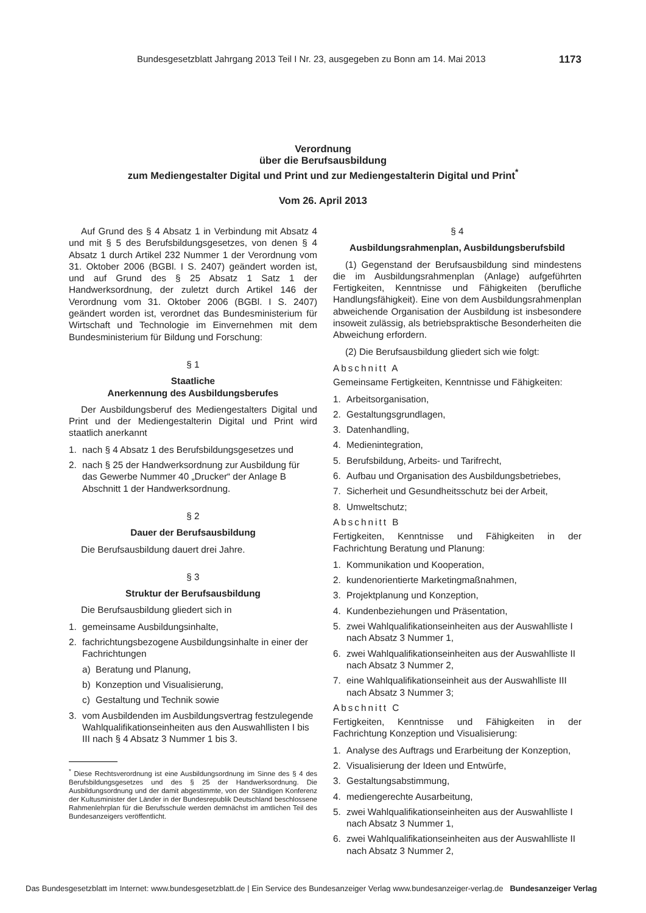Bundesgesetzblatt Jahrgang 2013 Teil I Nr. 23, ausgegeben zu Bonn am 14. Mai 2013 1173
Verordnung
über die Berufsausbildung
zum Mediengestalter Digital und Print und zur Mediengestalterin Digital und Print<sup>*</sup>
Vom 26. April 2013
Auf Grund des § 4 Absatz 1 in Verbindung mit Absatz 4 und mit § 5 des Berufsbildungsgesetzes, von denen § 4 Absatz 1 durch Artikel 232 Nummer 1 der Verordnung vom 31. Oktober 2006 (BGBl. I S. 2407) geändert worden ist, und auf Grund des § 25 Absatz 1 Satz 1 der Handwerksordnung, der zuletzt durch Artikel 146 der Verordnung vom 31. Oktober 2006 (BGBl. I S. 2407) geändert worden ist, verordnet das Bundesministerium für Wirtschaft und Technologie im Einvernehmen mit dem Bundesministerium für Bildung und Forschung:
§ 1
Staatliche
Anerkennung des Ausbildungsberufes
Der Ausbildungsberuf des Mediengestalters Digital und Print und der Mediengestalterin Digital und Print wird staatlich anerkannt
1. nach § 4 Absatz 1 des Berufsbildungsgesetzes und
2. nach § 25 der Handwerksordnung zur Ausbildung für das Gewerbe Nummer 40 „Drucker“ der Anlage B Abschnitt 1 der Handwerksordnung.
§ 2
Dauer der Berufsausbildung
Die Berufsausbildung dauert drei Jahre.
§ 3
Struktur der Berufsausbildung
Die Berufsausbildung gliedert sich in
1. gemeinsame Ausbildungsinhalte,
2. fachrichtungsbezogene Ausbildungsinhalte in einer der Fachrichtungen
a) Beratung und Planung,
b) Konzeption und Visualisierung,
c) Gestaltung und Technik sowie
3. vom Ausbildenden im Ausbildungsvertrag festzulegende Wahlqualifikationseinheiten aus den Auswahllisten I bis III nach § 4 Absatz 3 Nummer 1 bis 3.
<sup>*</sup> Diese Rechtsverordnung ist eine Ausbildungsordnung im Sinne des § 4 des Berufsbildungsgesetzes und des § 25 der Handwerksordnung. Die Ausbildungsordnung und der damit abgestimmte, von der Ständigen Konferenz der Kultusminister der Länder in der Bundesrepublik Deutschland beschlossene Rahmenlehrplan für die Berufsschule werden demnächst im amtlichen Teil des Bundesanzeigers veröffentlicht.
§ 4
Ausbildungsrahmenplan, Ausbildungsberufsbild
(1) Gegenstand der Berufsausbildung sind mindestens die im Ausbildungsrahmenplan (Anlage) aufgeführten Fertigkeiten, Kenntnisse und Fähigkeiten (berufliche Handlungsfähigkeit). Eine von dem Ausbildungsrahmenplan abweichende Organisation der Ausbildung ist insbesondere insoweit zulässig, als betriebspraktische Besonderheiten die Abweichung erfordern.
(2) Die Berufsausbildung gliedert sich wie folgt:
Abschnitt A
Gemeinsame Fertigkeiten, Kenntnisse und Fähigkeiten:
1. Arbeitsorganisation,
2. Gestaltungsgrundlagen,
3. Datenhandling,
4. Medienintegration,
5. Berufsbildung, Arbeits- und Tarifrecht,
6. Aufbau und Organisation des Ausbildungsbetriebes,
7. Sicherheit und Gesundheitsschutz bei der Arbeit,
8. Umweltschutz;
Abschnitt B
Fertigkeiten, Kenntnisse und Fähigkeiten in der Fachrichtung Beratung und Planung:
1. Kommunikation und Kooperation,
2. kundenorientierte Marketingmaßnahmen,
3. Projektplanung und Konzeption,
4. Kundenbeziehungen und Präsentation,
5. zwei Wahlqualifikationseinheiten aus der Auswahlliste I nach Absatz 3 Nummer 1,
6. zwei Wahlqualifikationseinheiten aus der Auswahlliste II nach Absatz 3 Nummer 2,
7. eine Wahlqualifikationseinheit aus der Auswahlliste III nach Absatz 3 Nummer 3;
Abschnitt C
Fertigkeiten, Kenntnisse und Fähigkeiten in der Fachrichtung Konzeption und Visualisierung:
1. Analyse des Auftrags und Erarbeitung der Konzeption,
2. Visualisierung der Ideen und Entwürfe,
3. Gestaltungsabstimmung,
4. mediengerechte Ausarbeitung,
5. zwei Wahlqualifikationseinheiten aus der Auswahlliste I nach Absatz 3 Nummer 1,
6. zwei Wahlqualifikationseinheiten aus der Auswahlliste II nach Absatz 3 Nummer 2,
Das Bundesgesetzblatt im Internet: www.bundesgesetzblatt.de | Ein Service des Bundesanzeiger Verlag www.bundesanzeiger-verlag.de Bundesanzeiger Verlag